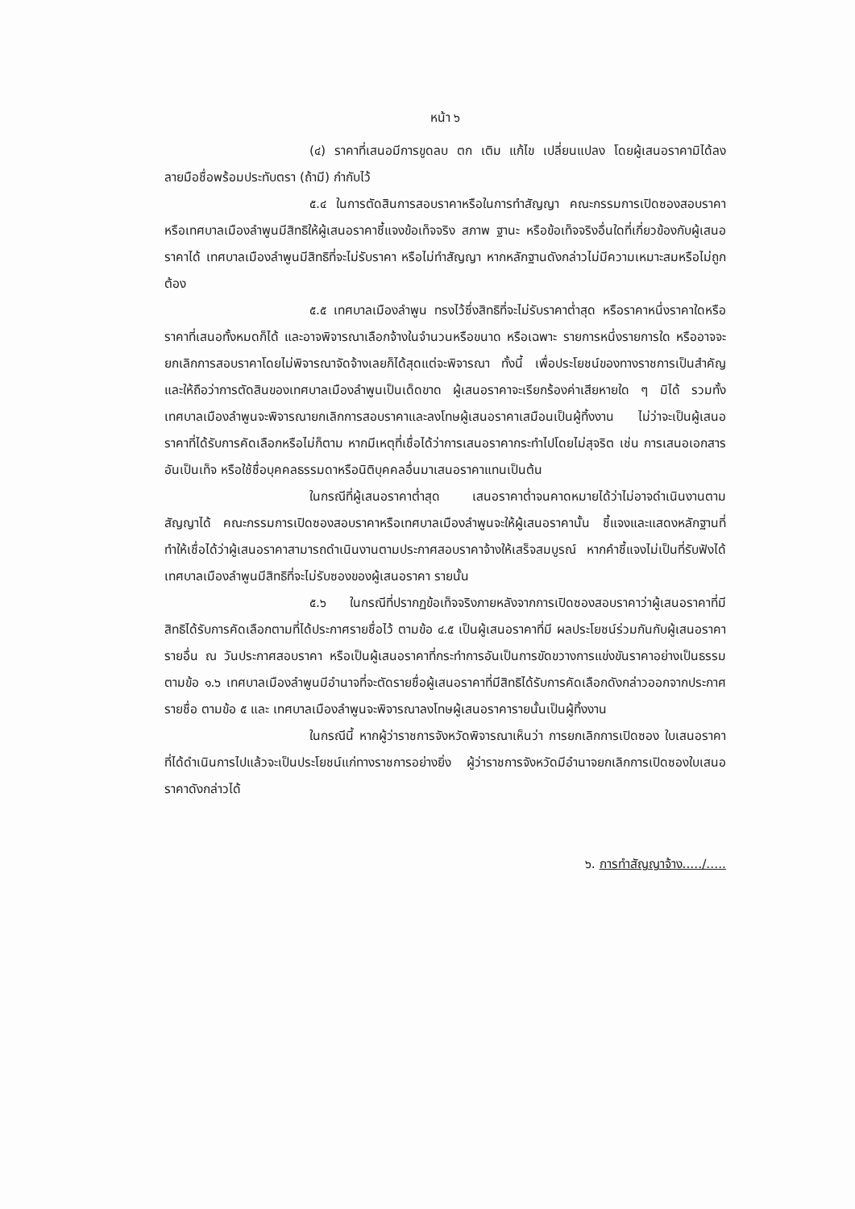หน้า ๖
(๔) ราคาที่เสนอมีการขูดลบ ตก เติม แก้ไข เปลี่ยนแปลง โดยผู้เสนอราคามิได้ลงลายมือชื่อพร้อมประทับตรา (ถ้ามี) กำกับไว้
๕.๔ ในการตัดสินการสอบราคาหรือในการทำสัญญา คณะกรรมการเปิดซองสอบราคา หรือเทศบาลเมืองลำพูนมีสิทธิให้ผู้เสนอราคาชี้แจงข้อเท็จจริง สภาพ ฐานะ หรือข้อเท็จจริงอื่นใดที่เกี่ยวข้องกับผู้เสนอราคาได้ เทศบาลเมืองลำพูนมีสิทธิที่จะไม่รับราคา หรือไม่ทำสัญญา หากหลักฐานดังกล่าวไม่มีความเหมาะสมหรือไม่ถูกต้อง
๕.๕ เทศบาลเมืองลำพูน ทรงไว้ซึ่งสิทธิที่จะไม่รับราคาต่ำสุด หรือราคาหนึ่งราคาใดหรือราคาที่เสนอทั้งหมดก็ได้ และอาจพิจารณาเลือกจ้างในจำนวนหรือขนาด หรือเฉพาะ รายการหนึ่งรายการใด หรืออาจจะยกเลิกการสอบราคาโดยไม่พิจารณาจัดจ้างเลยก็ได้สุดแต่จะพิจารณา ทั้งนี้ เพื่อประโยชน์ของทางราชการเป็นสำคัญ และให้ถือว่าการตัดสินของเทศบาลเมืองลำพูนเป็นเด็ดขาด ผู้เสนอราคาจะเรียกร้องค่าเสียหายใด ๆ มิได้ รวมทั้งเทศบาลเมืองลำพูนจะพิจารณายกเลิกการสอบราคาและลงโทษผู้เสนอราคาเสมือนเป็นผู้ทิ้งงาน ไม่ว่าจะเป็นผู้เสนอราคาที่ได้รับการคัดเลือกหรือไม่ก็ตาม หากมีเหตุที่เชื่อได้ว่าการเสนอราคากระทำไปโดยไม่สุจริต เช่น การเสนอเอกสาร อันเป็นเท็จ หรือใช้ชื่อบุคคลธรรมดาหรือนิติบุคคลอื่นมาเสนอราคาแทนเป็นต้น
ในกรณีที่ผู้เสนอราคาต่ำสุด เสนอราคาต่ำจนคาดหมายได้ว่าไม่อาจดำเนินงานตามสัญญาได้ คณะกรรมการเปิดซองสอบราคาหรือเทศบาลเมืองลำพูนจะให้ผู้เสนอราคานั้น ชี้แจงและแสดงหลักฐานที่ทำให้เชื่อได้ว่าผู้เสนอราคาสามารถดำเนินงานตามประกาศสอบราคาจ้างให้เสร็จสมบูรณ์ หากคำชี้แจงไม่เป็นที่รับฟังได้ เทศบาลเมืองลำพูนมีสิทธิที่จะไม่รับซองของผู้เสนอราคา รายนั้น
๕.๖ ในกรณีที่ปรากฏข้อเท็จจริงภายหลังจากการเปิดซองสอบราคาว่าผู้เสนอราคาที่มีสิทธิได้รับการคัดเลือกตามที่ได้ประกาศรายชื่อไว้ ตามข้อ ๔.๕ เป็นผู้เสนอราคาที่มี ผลประโยชน์ร่วมกันกับผู้เสนอราคารายอื่น ณ วันประกาศสอบราคา หรือเป็นผู้เสนอราคาที่กระทำการอันเป็นการขัดขวางการแข่งขันราคาอย่างเป็นธรรม ตามข้อ ๑.๖ เทศบาลเมืองลำพูนมีอำนาจที่จะตัดรายชื่อผู้เสนอราคาที่มีสิทธิได้รับการคัดเลือกดังกล่าวออกจากประกาศรายชื่อ ตามข้อ ๕ และ เทศบาลเมืองลำพูนจะพิจารณาลงโทษผู้เสนอราคารายนั้นเป็นผู้ทิ้งงาน
ในกรณีนี้ หากผู้ว่าราชการจังหวัดพิจารณาเห็นว่า การยกเลิกการเปิดซอง ใบเสนอราคาที่ได้ดำเนินการไปแล้วจะเป็นประโยชน์แก่ทางราชการอย่างยิ่ง ผู้ว่าราชการจังหวัดมีอำนาจยกเลิกการเปิดซองใบเสนอราคาดังกล่าวได้
๖. การทำสัญญาจ้าง...../.....